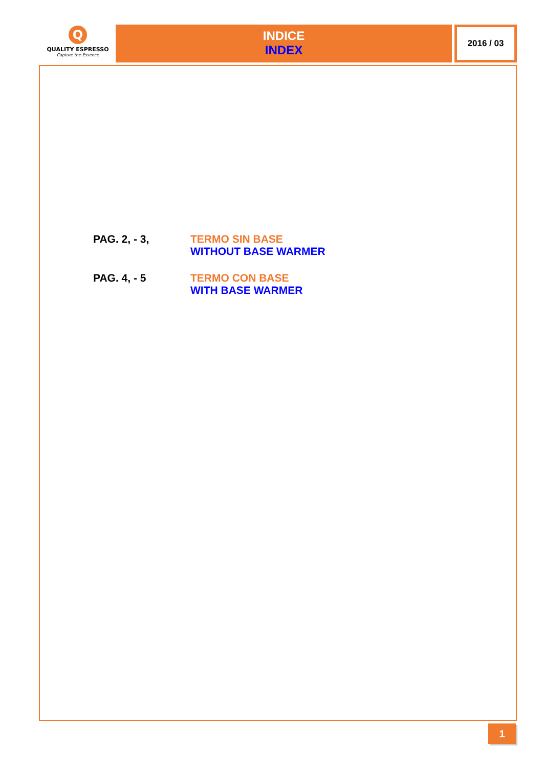Q
QUALITY ESPRESSO
Capture the Essence
INDICE
INDEX
2016 / 03
PAG. 2, - 3, TERMO SIN BASE
WITHOUT BASE WARMER
PAG. 4, - 5 TERMO CON BASE
WITH BASE WARMER
1